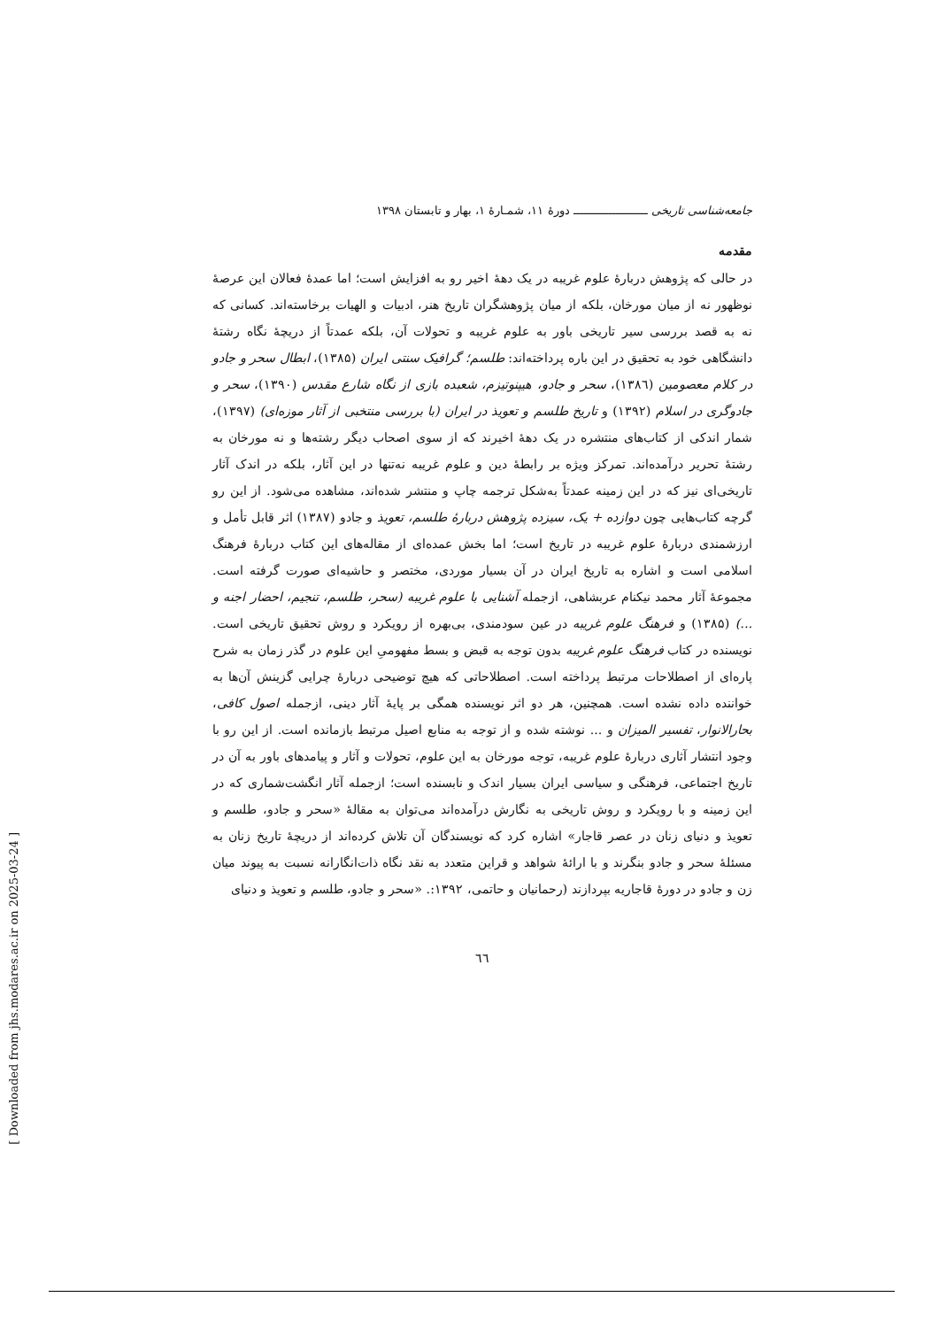جامعه‌شناسی تاریخی ـــــــــــــــــــــ دورهٔ ۱۱، شمـارهٔ ۱، بهار و تابستان ۱۳۹۸
مقدمه
در حالی که پژوهش دربارهٔ علوم غریبه در یک دههٔ اخیر رو به افزایش است؛ اما عمدهٔ فعالان این عرصهٔ نوظهور نه از میان مورخان، بلکه از میان پژوهشگران تاریخ هنر، ادبیات و الهیات برخاسته‌اند. کسانی که نه به قصد بررسی سیر تاریخی باور به علوم غریبه و تحولات آن، بلکه عمدتاً از دریچهٔ نگاه رشتهٔ دانشگاهی خود به تحقیق در این باره پرداخته‌اند: طلسم؛ گرافیک سنتی ایران (۱۳۸۵)، ابطال سحر و جادو در کلام معصومین (۱۳۸٦)، سحر و جادو، هیپنوتیزم، شعبده بازی از نگاه شارع مقدس (۱۳۹۰)، سحر و جادوگری در اسلام (۱۳۹۲) و تاریخ طلسم و تعویذ در ایران (با بررسی منتخبی از آثار موزه‌ای) (۱۳۹۷)، شمار اندکی از کتاب‌های منتشره در یک دههٔ اخیرند که از سوی اصحاب دیگر رشته‌ها و نه مورخان به رشتهٔ تحریر درآمده‌اند. تمرکز ویژه بر رابطهٔ دین و علوم غریبه نه‌تنها در این آثار، بلکه در اندک آثار تاریخی‌ای نیز که در این زمینه عمدتاً به‌شکل ترجمه چاپ و منتشر شده‌اند، مشاهده می‌شود. از این رو گرچه کتاب‌هایی چون دوازده + یک، سیزده پژوهش دربارهٔ طلسم، تعویذ و جادو (۱۳۸۷) اثر قابل تأمل و ارزشمندی دربارهٔ علوم غریبه در تاریخ است؛ اما بخش عمده‌ای از مقاله‌های این کتاب دربارهٔ فرهنگ اسلامی است و اشاره به تاریخ ایران در آن بسیار موردی، مختصر و حاشیه‌ای صورت گرفته است. مجموعهٔ آثار محمد نیکنام عربشاهی، ازجمله آشنایی با علوم غریبه (سحر، طلسم، تنجیم، احضار اجنه و ...) (۱۳۸۵) و فرهنگ علوم غریبه در عین سودمندی، بی‌بهره از رویکرد و روش تحقیق تاریخی است. نویسنده در کتاب فرهنگ علوم غریبه بدون توجه به قبض و بسط مفهومیِ این علوم در گذر زمان به شرح پاره‌ای از اصطلاحات مرتبط پرداخته است. اصطلاحاتی که هیچ توضیحی دربارهٔ چرایی گزینش آن‌ها به خواننده داده نشده است. همچنین، هر دو اثر نویسنده همگی بر پایهٔ آثار دینی، ازجمله اصول کافی، بحارالانوار، تفسیر المیزان و ... نوشته شده و از توجه به منابع اصیل مرتبط بازمانده است. از این رو با وجود انتشار آثاری دربارهٔ علوم غریبه، توجه مورخان به این علوم، تحولات و آثار و پیامدهای باور به آن در تاریخ اجتماعی، فرهنگی و سیاسی ایران بسیار اندک و نابسنده است؛ ازجمله آثار انگشت‌شماری که در این زمینه و با رویکرد و روش تاریخی به نگارش درآمده‌اند می‌توان به مقالهٔ «سحر و جادو، طلسم و تعویذ و دنیای زنان در عصر قاجار» اشاره کرد که نویسندگان آن تلاش کرده‌اند از دریچهٔ تاریخ زنان به مسئلهٔ سحر و جادو بنگرند و با ارائهٔ شواهد و قراین متعدد به نقد نگاه ذات‌انگارانه نسبت به پیوند میان زن و جادو در دورهٔ قاجاریه بپردازند (رحمانیان و حاتمی، ۱۳۹۲:. «سحر و جادو، طلسم و تعویذ و دنیای
٦٦
[ Downloaded from jhs.modares.ac.ir on 2025-03-24 ]